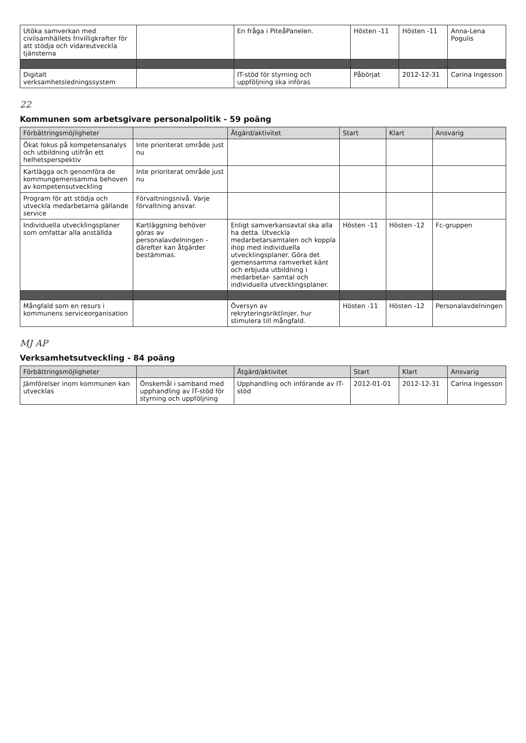| Utöka samverkan med civilsamhällets frivilligkrafter för att stödja och vidareutveckla tjänsterna | | En fråga i PiteåPanelen. | Hösten -11 | Hösten -11 | Anna-Lena Pogulis |
| Digitalt verksamhetsledningssystem | | IT-stöd för styrning och uppföljning ska införas | Påbörjat | 2012-12-31 | Carina Ingesson |
22
Kommunen som arbetsgivare personalpolitik - 59 poäng
| Förbättringsmöjligheter | | Åtgärd/aktivitet | Start | Klart | Ansvarig |
| --- | --- | --- | --- | --- | --- |
| Ökat fokus på kompetensanalys och utbildning utifrån ett helhetsperspektiv | Inte prioriterat område just nu | | | | |
| Kartlägga och genomföra de kommungemensamma behoven av kompetensutveckling | Inte prioriterat område just nu | | | | |
| Program för att stödja och utveckla medarbetarna gällande service | Förvaltningsnivå. Varje förvaltning ansvar. | | | | |
| Individuella utvecklingsplaner som omfattar alla anställda | Kartläggning behöver göras av personalavdelningen -därefter kan åtgärder bestämmas. | Enligt samverkansavtal ska alla ha detta. Utveckla medarbetarsamtalen och koppla ihop med individuella utvecklingsplaner. Göra det gemensamma ramverket känt och erbjuda utbildning i medarbetar- samtal och individuella utvecklingsplaner. | Hösten -11 | Hösten -12 | Fc-gruppen |
| Mångfald som en resurs i kommunens serviceorganisation | | Översyn av rekryteringsriktlinjer, hur stimulera till mångfald. | Hösten -11 | Hösten -12 | Personalavdelningen |
MJ AP
Verksamhetsutveckling - 84 poäng
| Förbättringsmöjligheter | | Åtgärd/aktivitet | Start | Klart | Ansvarig |
| --- | --- | --- | --- | --- | --- |
| Jämförelser inom kommunen kan utvecklas | Önskemål i samband med upphandling av IT-stöd för styrning och uppföljning | Upphandling och införande av IT-stöd | 2012-01-01 | 2012-12-31 | Carina Ingesson |